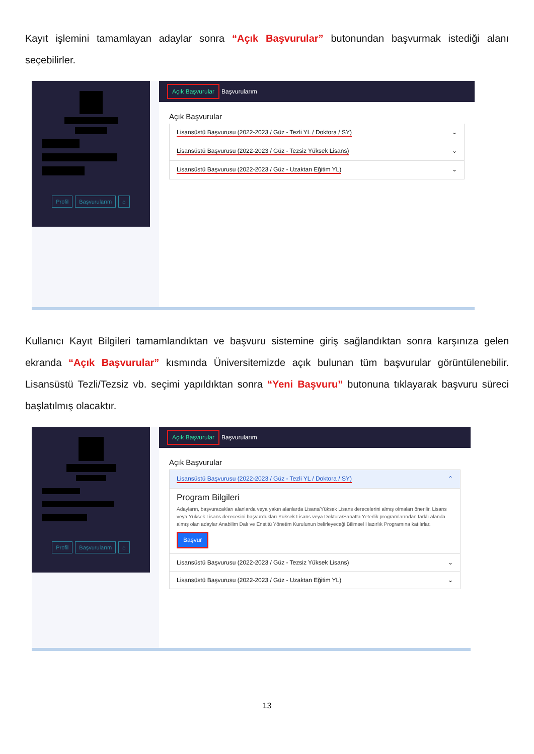Kayıt işlemini tamamlayan adaylar sonra “Açık Başvurular” butonundan başvurmak istediği alanı seçebilirler.
Profil Başvurularım ⌂
Açık Başvurular Başvurularım
Açık Başvurular
Lisansüstü Başvurusu (2022-2023 / Güz - Tezli YL / Doktora / SY) ⌄
Lisansüstü Başvurusu (2022-2023 / Güz - Tezsiz Yüksek Lisans) ⌄
Lisansüstü Başvurusu (2022-2023 / Güz - Uzaktan Eğitim YL) ⌄
Kullanıcı Kayıt Bilgileri tamamlandıktan ve başvuru sistemine giriş sağlandıktan sonra karşınıza gelen ekranda “Açık Başvurular” kısmında Üniversitemizde açık bulunan tüm başvurular görüntülenebilir. Lisansüstü Tezli/Tezsiz vb. seçimi yapıldıktan sonra “Yeni Başvuru” butonuna tıklayarak başvuru süreci başlatılmış olacaktır.
Profil Başvurularım ⌂
Açık Başvurular Başvurularım
Açık Başvurular
Lisansüstü Başvurusu (2022-2023 / Güz - Tezli YL / Doktora / SY) ⌃
Program Bilgileri
Adayların, başvuracakları alanlarda veya yakın alanlarda Lisans/Yüksek Lisans derecelerini almış olmaları önerilir. Lisans veya Yüksek Lisans derecesini başvurdukları Yüksek Lisans veya Doktora/Sanatta Yeterlik programlarından farklı alanda almış olan adaylar Anabilim Dalı ve Enstitü Yönetim Kurulunun belirleyeceği Bilimsel Hazırlık Programına katılırlar.
Başvur
Lisansüstü Başvurusu (2022-2023 / Güz - Tezsiz Yüksek Lisans) ⌄
Lisansüstü Başvurusu (2022-2023 / Güz - Uzaktan Eğitim YL) ⌄
13